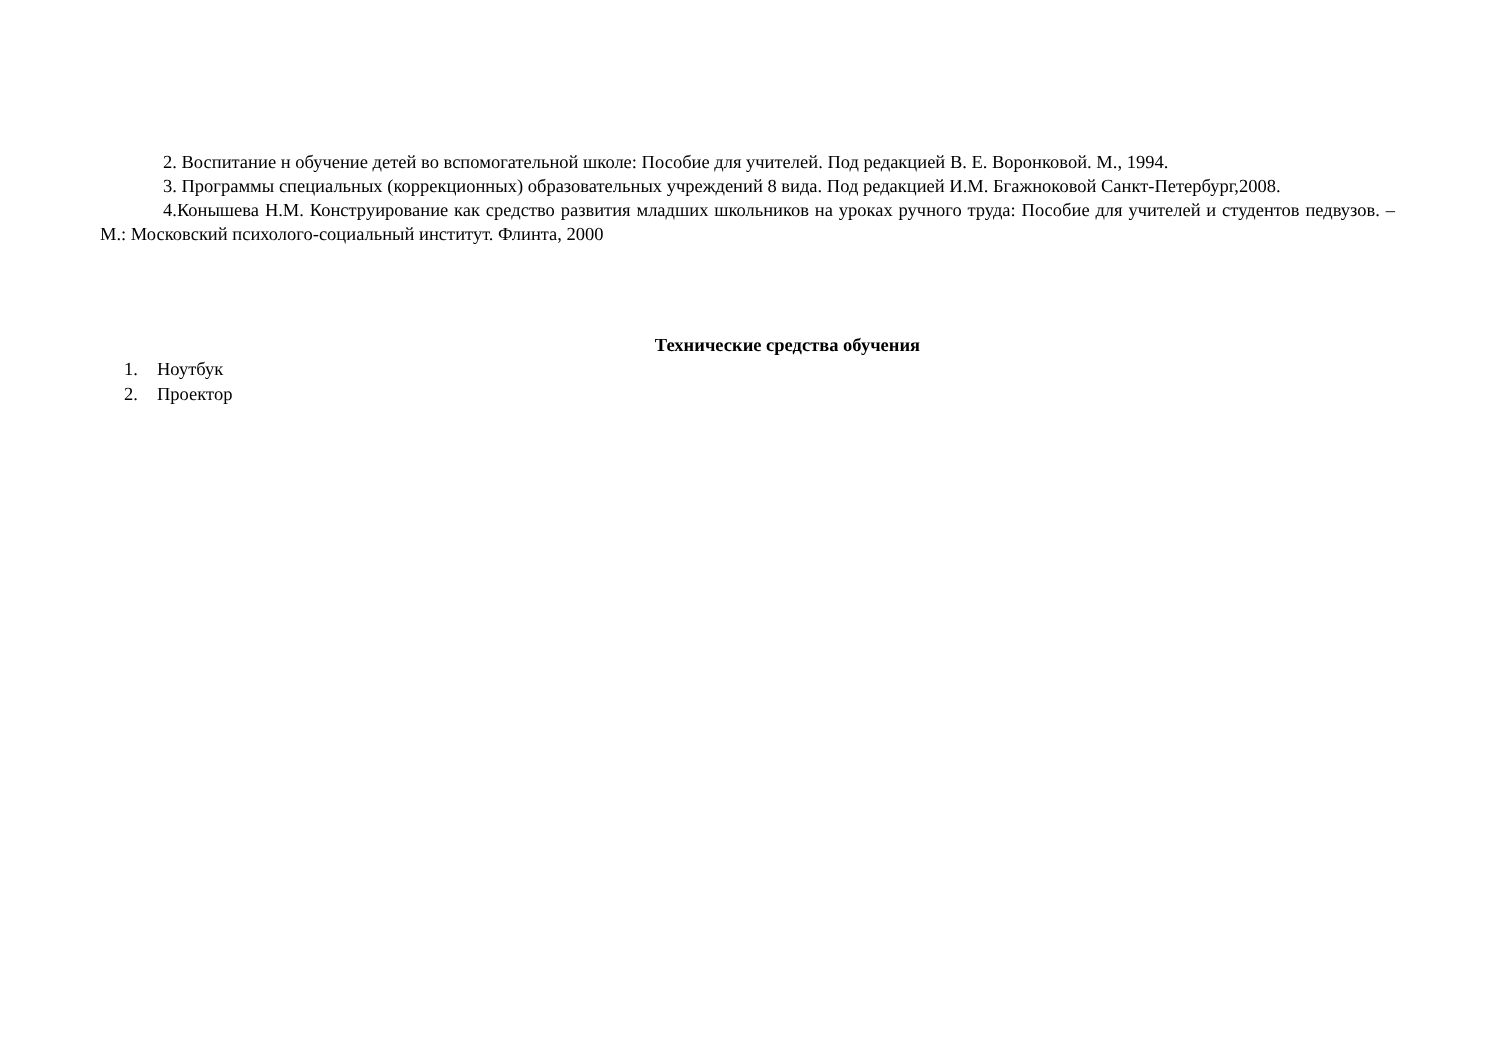2. Воспитание н обучение детей во вспомогательной школе: Пособие для учителей. Под редакцией В. Е. Воронковой. М., 1994.
3. Программы специальных (коррекционных) образовательных учреждений 8 вида. Под редакцией И.М. Бгажноковой Санкт-Петербург,2008.
4.Конышева Н.М. Конструирование как средство развития младших школьников на уроках ручного труда: Пособие для учителей и студентов педвузов. – М.: Московский психолого-социальный институт. Флинта, 2000
Технические средства обучения
1. Ноутбук
2. Проектор